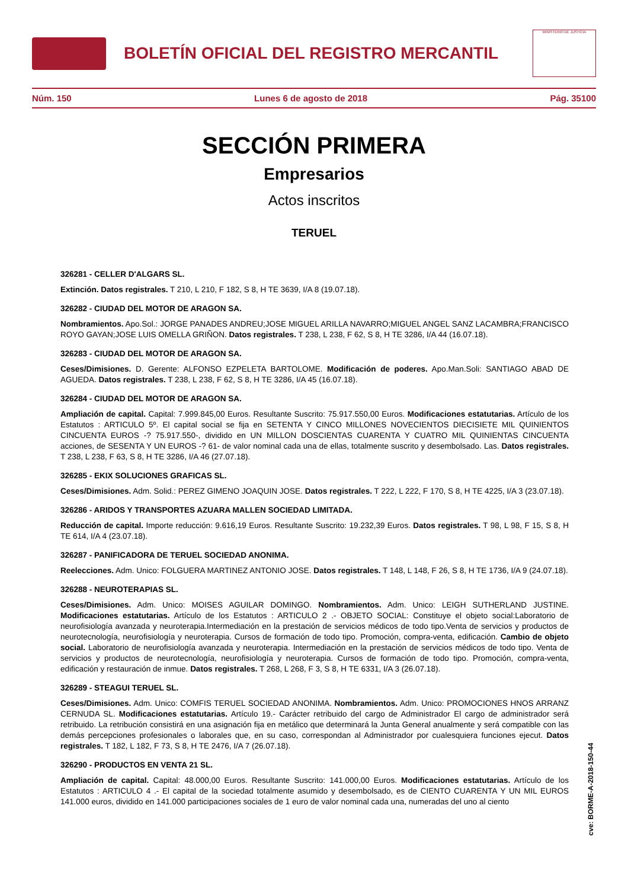BOLETÍN OFICIAL DEL REGISTRO MERCANTIL
MINISTERIO DE JUSTICIA
Núm. 150 Lunes 6 de agosto de 2018 Pág. 35100
SECCIÓN PRIMERA
Empresarios
Actos inscritos
TERUEL
326281 - CELLER D'ALGARS SL.
Extinción. Datos registrales. T 210, L 210, F 182, S 8, H TE 3639, I/A 8 (19.07.18).
326282 - CIUDAD DEL MOTOR DE ARAGON SA.
Nombramientos. Apo.Sol.: JORGE PANADES ANDREU;JOSE MIGUEL ARILLA NAVARRO;MIGUEL ANGEL SANZ LACAMBRA;FRANCISCO ROYO GAYAN;JOSE LUIS OMELLA GRIÑON. Datos registrales. T 238, L 238, F 62, S 8, H TE 3286, I/A 44 (16.07.18).
326283 - CIUDAD DEL MOTOR DE ARAGON SA.
Ceses/Dimisiones. D. Gerente: ALFONSO EZPELETA BARTOLOME. Modificación de poderes. Apo.Man.Soli: SANTIAGO ABAD DE AGUEDA. Datos registrales. T 238, L 238, F 62, S 8, H TE 3286, I/A 45 (16.07.18).
326284 - CIUDAD DEL MOTOR DE ARAGON SA.
Ampliación de capital. Capital: 7.999.845,00 Euros. Resultante Suscrito: 75.917.550,00 Euros. Modificaciones estatutarias. Artículo de los Estatutos : ARTICULO 5º. El capital social se fija en SETENTA Y CINCO MILLONES NOVECIENTOS DIECISIETE MIL QUINIENTOS CINCUENTA EUROS -? 75.917.550-, dividido en UN MILLON DOSCIENTAS CUARENTA Y CUATRO MIL QUINIENTAS CINCUENTA acciones, de SESENTA Y UN EUROS -? 61- de valor nominal cada una de ellas, totalmente suscrito y desembolsado. Las. Datos registrales. T 238, L 238, F 63, S 8, H TE 3286, I/A 46 (27.07.18).
326285 - EKIX SOLUCIONES GRAFICAS SL.
Ceses/Dimisiones. Adm. Solid.: PEREZ GIMENO JOAQUIN JOSE. Datos registrales. T 222, L 222, F 170, S 8, H TE 4225, I/A 3 (23.07.18).
326286 - ARIDOS Y TRANSPORTES AZUARA MALLEN SOCIEDAD LIMITADA.
Reducción de capital. Importe reducción: 9.616,19 Euros. Resultante Suscrito: 19.232,39 Euros. Datos registrales. T 98, L 98, F 15, S 8, H TE 614, I/A 4 (23.07.18).
326287 - PANIFICADORA DE TERUEL SOCIEDAD ANONIMA.
Reelecciones. Adm. Unico: FOLGUERA MARTINEZ ANTONIO JOSE. Datos registrales. T 148, L 148, F 26, S 8, H TE 1736, I/A 9 (24.07.18).
326288 - NEUROTERAPIAS SL.
Ceses/Dimisiones. Adm. Unico: MOISES AGUILAR DOMINGO. Nombramientos. Adm. Unico: LEIGH SUTHERLAND JUSTINE. Modificaciones estatutarias. Artículo de los Estatutos : ARTICULO 2 .- OBJETO SOCIAL: Constituye el objeto social:Laboratorio de neurofisiología avanzada y neuroterapia.Intermediación en la prestación de servicios médicos de todo tipo.Venta de servicios y productos de neurotecnología, neurofisiología y neuroterapia. Cursos de formación de todo tipo. Promoción, compra-venta, edificación. Cambio de objeto social. Laboratorio de neurofisiología avanzada y neuroterapia. Intermediación en la prestación de servicios médicos de todo tipo. Venta de servicios y productos de neurotecnología, neurofisiología y neuroterapia. Cursos de formación de todo tipo. Promoción, compra-venta, edificación y restauración de inmue. Datos registrales. T 268, L 268, F 3, S 8, H TE 6331, I/A 3 (26.07.18).
326289 - STEAGUI TERUEL SL.
Ceses/Dimisiones. Adm. Unico: COMFIS TERUEL SOCIEDAD ANONIMA. Nombramientos. Adm. Unico: PROMOCIONES HNOS ARRANZ CERNUDA SL. Modificaciones estatutarias. Artículo 19.- Carácter retribuido del cargo de Administrador El cargo de administrador será retribuido. La retribución consistirá en una asignación fija en metálico que determinará la Junta General anualmente y será compatible con las demás percepciones profesionales o laborales que, en su caso, correspondan al Administrador por cualesquiera funciones ejecut. Datos registrales. T 182, L 182, F 73, S 8, H TE 2476, I/A 7 (26.07.18).
326290 - PRODUCTOS EN VENTA 21 SL.
Ampliación de capital. Capital: 48.000,00 Euros. Resultante Suscrito: 141.000,00 Euros. Modificaciones estatutarias. Artículo de los Estatutos : ARTICULO 4 .- El capital de la sociedad totalmente asumido y desembolsado, es de CIENTO CUARENTA Y UN MIL EUROS 141.000 euros, dividido en 141.000 participaciones sociales de 1 euro de valor nominal cada una, numeradas del uno al ciento
cve: BORME-A-2018-150-44